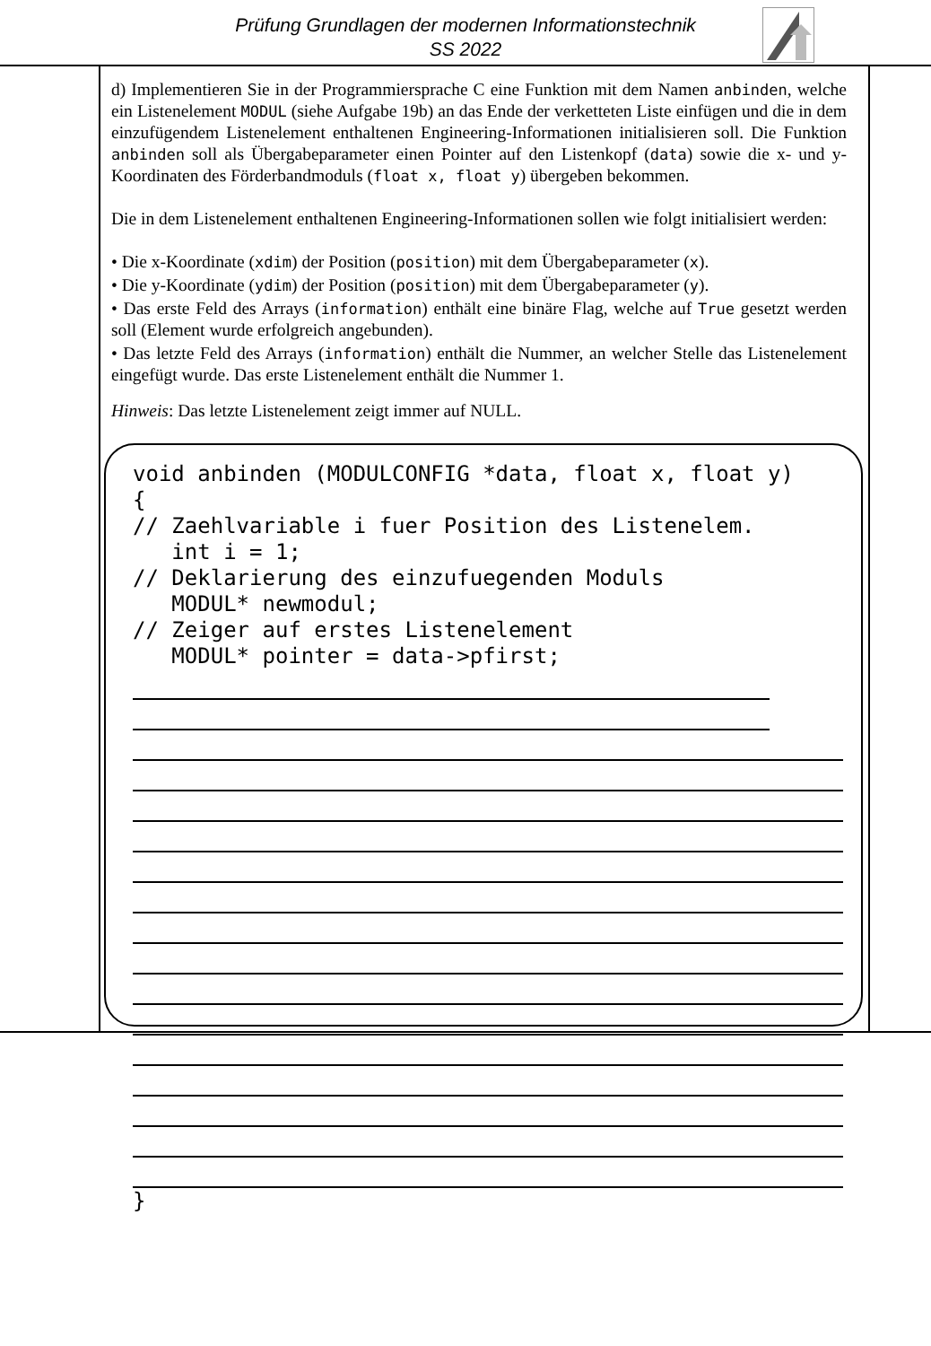Prüfung Grundlagen der modernen Informationstechnik
SS 2022
d) Implementieren Sie in der Programmiersprache C eine Funktion mit dem Namen anbinden, welche ein Listenelement MODUL (siehe Aufgabe 19b) an das Ende der verketteten Liste einfügen und die in dem einzufügendem Listenelement enthaltenen Engineering-Informationen initialisieren soll. Die Funktion anbinden soll als Übergabeparameter einen Pointer auf den Listenkopf (data) sowie die x- und y-Koordinaten des Förderbandmoduls (float x, float y) übergeben bekommen.
Die in dem Listenelement enthaltenen Engineering-Informationen sollen wie folgt initialisiert werden:
• Die x-Koordinate (xdim) der Position (position) mit dem Übergabeparameter (x).
• Die y-Koordinate (ydim) der Position (position) mit dem Übergabeparameter (y).
• Das erste Feld des Arrays (information) enthält eine binäre Flag, welche auf True gesetzt werden soll (Element wurde erfolgreich angebunden).
• Das letzte Feld des Arrays (information) enthält die Nummer, an welcher Stelle das Listenelement eingefügt wurde. Das erste Listenelement enthält die Nummer 1.
Hinweis: Das letzte Listenelement zeigt immer auf NULL.
void anbinden (MODULCONFIG *data, float x, float y) { // Zaehlvariable i fuer Position des Listenelem. int i = 1; // Deklarierung des einzufuegenden Moduls MODUL* newmodul; // Zeiger auf erstes Listenelement MODUL* pointer = data->pfirst;
}